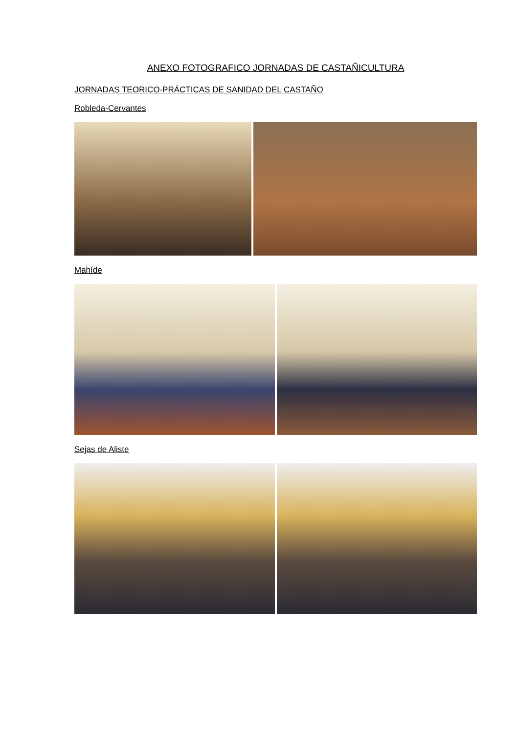ANEXO FOTOGRAFICO JORNADAS DE CASTAÑICULTURA
JORNADAS TEORICO-PRÁCTICAS DE SANIDAD DEL CASTAÑO
Robleda-Cervantes
Mahíde
Sejas de Aliste